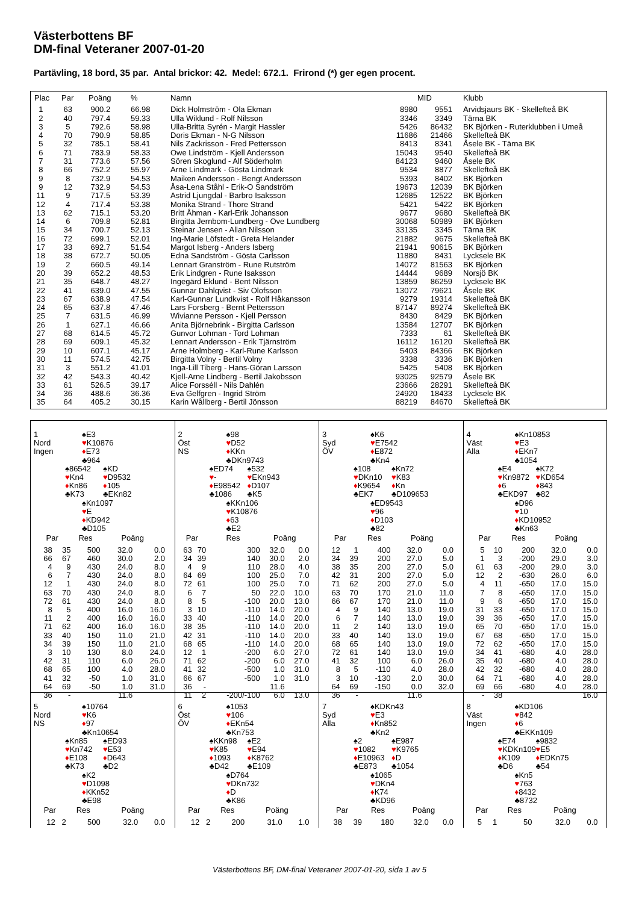Västerbottens BF
DM-final Veteraner 2007-01-20
Partävling, 18 bord, 35 par. Antal brickor: 42. Medel: 672.1. Frirond (*) ger egen procent.
| Plac | Par | Poäng | % | Namn | | MID | Klubb |
| --- | --- | --- | --- | --- | --- | --- | --- |
| 1 | 63 | 900.2 | 66.98 | Dick Holmström - Ola Ekman | 8980 | 9551 | Arvidsjaurs BK - Skellefteå BK |
| 2 | 40 | 797.4 | 59.33 | Ulla Wiklund - Rolf Nilsson | 3346 | 3349 | Tärna BK |
| 3 | 5 | 792.6 | 58.98 | Ulla-Britta Syrén - Margit Hassler | 5426 | 86432 | BK Björken - Ruterklubben i Umeå |
| 4 | 70 | 790.9 | 58.85 | Doris Ekman - N-G Nilsson | 11686 | 21466 | Skellefteå BK |
| 5 | 32 | 785.1 | 58.41 | Nils Zackrisson - Fred Pettersson | 8413 | 8341 | Åsele BK - Tärna BK |
| 6 | 71 | 783.9 | 58.33 | Owe Lindström - Kjell Andersson | 15043 | 9540 | Skellefteå BK |
| 7 | 31 | 773.6 | 57.56 | Sören Skoglund - Alf Söderholm | 84123 | 9460 | Åsele BK |
| 8 | 66 | 752.2 | 55.97 | Arne Lindmark - Gösta Lindmark | 9534 | 8877 | Skellefteå BK |
| 9 | 8 | 732.9 | 54.53 | Maiken Andersson - Bengt Andersson | 5393 | 8402 | BK Björken |
| 9 | 12 | 732.9 | 54.53 | Åsa-Lena Ståhl - Erik-O Sandström | 19673 | 12039 | BK Björken |
| 11 | 9 | 717.5 | 53.39 | Astrid Ljungdal - Barbro Isaksson | 12685 | 12522 | BK Björken |
| 12 | 4 | 717.4 | 53.38 | Monika Strand - Thore Strand | 5421 | 5422 | BK Björken |
| 13 | 62 | 715.1 | 53.20 | Britt Åhman - Karl-Erik Johansson | 9677 | 9680 | Skellefteå BK |
| 14 | 6 | 709.8 | 52.81 | Birgitta Jernbom-Lundberg - Ove Lundberg | 30068 | 50989 | BK Björken |
| 15 | 34 | 700.7 | 52.13 | Steinar Jensen - Allan Nilsson | 33135 | 3345 | Tärna BK |
| 16 | 72 | 699.1 | 52.01 | Ing-Marie Löfstedt - Greta Helander | 21882 | 9675 | Skellefteå BK |
| 17 | 33 | 692.7 | 51.54 | Margot Isberg - Anders Isberg | 21941 | 90615 | BK Björken |
| 18 | 38 | 672.7 | 50.05 | Edna Sandström - Gösta Carlsson | 11880 | 8431 | Lycksele BK |
| 19 | 2 | 660.5 | 49.14 | Lennart Granström - Rune Rutström | 14072 | 81563 | BK Björken |
| 20 | 39 | 652.2 | 48.53 | Erik Lindgren - Rune Isaksson | 14444 | 9689 | Norsjö BK |
| 21 | 35 | 648.7 | 48.27 | Ingegärd Eklund - Bent Nilsson | 13859 | 86259 | Lycksele BK |
| 22 | 41 | 639.0 | 47.55 | Gunnar Dahlqvist - Siv Olofsson | 13072 | 79621 | Åsele BK |
| 23 | 67 | 638.9 | 47.54 | Karl-Gunnar Lundkvist - Rolf Håkansson | 9279 | 19314 | Skellefteå BK |
| 24 | 65 | 637.8 | 47.46 | Lars Forsberg - Bernt Pettersson | 87147 | 89274 | Skellefteå BK |
| 25 | 7 | 631.5 | 46.99 | Wivianne Persson - Kjell Persson | 8430 | 8429 | BK Björken |
| 26 | 1 | 627.1 | 46.66 | Anita Björnebrink - Birgitta Carlsson | 13584 | 12707 | BK Björken |
| 27 | 68 | 614.5 | 45.72 | Gunvor Lohman - Tord Lohman | 7333 | 61 | Skellefteå BK |
| 28 | 69 | 609.1 | 45.32 | Lennart Andersson - Erik Tjärnström | 16112 | 16120 | Skellefteå BK |
| 29 | 10 | 607.1 | 45.17 | Arne Holmberg - Karl-Rune Karlsson | 5403 | 84366 | BK Björken |
| 30 | 11 | 574.5 | 42.75 | Birgitta Volny - Bertil Volny | 3338 | 3336 | BK Björken |
| 31 | 3 | 551.2 | 41.01 | Inga-Lill Tiberg - Hans-Göran Larsson | 5425 | 5408 | BK Björken |
| 32 | 42 | 543.3 | 40.42 | Kjell-Arne Lindberg - Bertil Jakobsson | 93025 | 92579 | Åsele BK |
| 33 | 61 | 526.5 | 39.17 | Alice Forsséll - Nils Dahlén | 23666 | 28291 | Skellefteå BK |
| 34 | 36 | 488.6 | 36.36 | Eva Gelfgren - Ingrid Ström | 24920 | 18433 | Lycksele BK |
| 35 | 64 | 405.2 | 30.15 | Karin Wållberg - Bertil Jönsson | 88219 | 84670 | Skellefteå BK |
1
Nord
Ingen
♠E3
♥K10876
♦E73
♣964
♠86542
♥Kn4
♦Kn86
♣K73
♠KD
♥D9532
♦105
♣EKn82
♠Kn1097
♥E
♦KD942
♣D105
| Par | | Res | Poäng | |
| --- | --- | --- | --- | --- |
| 38 | 35 | 500 | 32.0 | 0.0 |
| 66 | 67 | 460 | 30.0 | 2.0 |
| 4 | 9 | 430 | 24.0 | 8.0 |
| 6 | 7 | 430 | 24.0 | 8.0 |
| 12 | 1 | 430 | 24.0 | 8.0 |
| 63 | 70 | 430 | 24.0 | 8.0 |
| 72 | 61 | 430 | 24.0 | 8.0 |
| 8 | 5 | 400 | 16.0 | 16.0 |
| 11 | 2 | 400 | 16.0 | 16.0 |
| 71 | 62 | 400 | 16.0 | 16.0 |
| 33 | 40 | 150 | 11.0 | 21.0 |
| 34 | 39 | 150 | 11.0 | 21.0 |
| 3 | 10 | 130 | 8.0 | 24.0 |
| 42 | 31 | 110 | 6.0 | 26.0 |
| 68 | 65 | 100 | 4.0 | 28.0 |
| 41 | 32 | -50 | 1.0 | 31.0 |
| 64 | 69 | -50 | 1.0 | 31.0 |
| 36 | - | | 11.6 | |
2
Öst
NS
♠98
♥D52
♦KKn
♣DKn9743
♠ED74
♥-
♦E98542
♣1086
♠532
♥EKn943
♦D107
♣K5
♠KKn106
♥K10876
♦63
♣E2
| Par | | Res | Poäng | |
| --- | --- | --- | --- | --- |
| 63 | 70 | 300 | 32.0 | 0.0 |
| 34 | 39 | 140 | 30.0 | 2.0 |
| 4 | 9 | 110 | 28.0 | 4.0 |
| 64 | 69 | 100 | 25.0 | 7.0 |
| 72 | 61 | 100 | 25.0 | 7.0 |
| 6 | 7 | 50 | 22.0 | 10.0 |
| 8 | 5 | -100 | 20.0 | 13.0 |
| 3 | 10 | -110 | 14.0 | 20.0 |
| 33 | 40 | -110 | 14.0 | 20.0 |
| 38 | 35 | -110 | 14.0 | 20.0 |
| 42 | 31 | -110 | 14.0 | 20.0 |
| 68 | 65 | -110 | 14.0 | 20.0 |
| 12 | 1 | -200 | 6.0 | 27.0 |
| 71 | 62 | -200 | 6.0 | 27.0 |
| 41 | 32 | -500 | 1.0 | 31.0 |
| 66 | 67 | -500 | 1.0 | 31.0 |
| 36 | - | | 11.6 | |
| 11 | 2 | -200/-100 | 6.0 | 13.0 |
3
Syd
ÖV
♠K6
♥E7542
♦E872
♣Kn4
♠108
♥DKn10
♦K9654
♣EK7
♠Kn72
♥K83
♦Kn
♣D109653
♠ED9543
♥96
♦D103
♣82
| Par | | Res | Poäng | |
| --- | --- | --- | --- | --- |
| 12 | 1 | 400 | 32.0 | 0.0 |
| 34 | 39 | 200 | 27.0 | 5.0 |
| 38 | 35 | 200 | 27.0 | 5.0 |
| 42 | 31 | 200 | 27.0 | 5.0 |
| 71 | 62 | 200 | 27.0 | 5.0 |
| 63 | 70 | 170 | 21.0 | 11.0 |
| 66 | 67 | 170 | 21.0 | 11.0 |
| 4 | 9 | 140 | 13.0 | 19.0 |
| 6 | 7 | 140 | 13.0 | 19.0 |
| 11 | 2 | 140 | 13.0 | 19.0 |
| 33 | 40 | 140 | 13.0 | 19.0 |
| 68 | 65 | 140 | 13.0 | 19.0 |
| 72 | 61 | 140 | 13.0 | 19.0 |
| 41 | 32 | 100 | 6.0 | 26.0 |
| 8 | 5 | -110 | 4.0 | 28.0 |
| 3 | 10 | -130 | 2.0 | 30.0 |
| 64 | 69 | -150 | 0.0 | 32.0 |
| 36 | - | | 11.6 | |
4
Väst
Alla
♠Kn10853
♥E3
♦EKn7
♣1054
♠E4
♥Kn9872
♦6
♣EKD97
♠K72
♥KD654
♦843
♣82
♠D96
♥10
♦KD10952
♣Kn63
| Par | | Res | Poäng | |
| --- | --- | --- | --- | --- |
| 5 | 10 | 200 | 32.0 | 0.0 |
| 1 | 3 | -200 | 29.0 | 3.0 |
| 61 | 63 | -200 | 29.0 | 3.0 |
| 12 | 2 | -630 | 26.0 | 6.0 |
| 4 | 11 | -650 | 17.0 | 15.0 |
| 7 | 8 | -650 | 17.0 | 15.0 |
| 9 | 6 | -650 | 17.0 | 15.0 |
| 31 | 33 | -650 | 17.0 | 15.0 |
| 39 | 36 | -650 | 17.0 | 15.0 |
| 65 | 70 | -650 | 17.0 | 15.0 |
| 67 | 68 | -650 | 17.0 | 15.0 |
| 72 | 62 | -650 | 17.0 | 15.0 |
| 34 | 41 | -680 | 4.0 | 28.0 |
| 35 | 40 | -680 | 4.0 | 28.0 |
| 42 | 32 | -680 | 4.0 | 28.0 |
| 64 | 71 | -680 | 4.0 | 28.0 |
| 69 | 66 | -680 | 4.0 | 28.0 |
| - | 38 | | | 16.0 |
5
Nord
NS
♠10764
♥K6
♦97
♣Kn10654
♠Kn85
♥Kn742
♦E108
♣K73
♠ED93
♥E53
♦D643
♣D2
♠K2
♥D1098
♦KKn52
♣E98
| Par | | Res | Poäng | |
| --- | --- | --- | --- | --- |
| 12 | 2 | 500 | 32.0 | 0.0 |
6
Öst
ÖV
♠1053
♥106
♦EKn54
♣Kn753
♠KKn98
♥K85
♦1093
♣D42
♠E2
♥E94
♦K8762
♣E109
♠D764
♥DKn732
♦D
♣K86
| Par | | Res | Poäng | |
| --- | --- | --- | --- | --- |
| 12 | 2 | 200 | 31.0 | 1.0 |
7
Syd
Alla
♠KDKn43
♥E3
♦Kn852
♣Kn2
♠2
♥1082
♦E10963
♣E873
♠E987
♥K9765
♦D
♣1054
♠1065
♥DKn4
♦K74
♣KD96
| Par | | Res | Poäng | |
| --- | --- | --- | --- | --- |
| 38 | 39 | 180 | 32.0 | 0.0 |
8
Väst
Ingen
♠KD106
♥842
♦6
♣EKKn109
♠E74
♥KDKn109
♦K109
♣D6
♠9832
♥E5
♦EDKn75
♣54
♠Kn5
♥763
♦8432
♣8732
| Par | | Res | Poäng | |
| --- | --- | --- | --- | --- |
| 5 | 1 | 50 | 32.0 | 0.0 |
Västerbottens BF, DM-final Veteraner 2007-01-20, sida 1 av 5